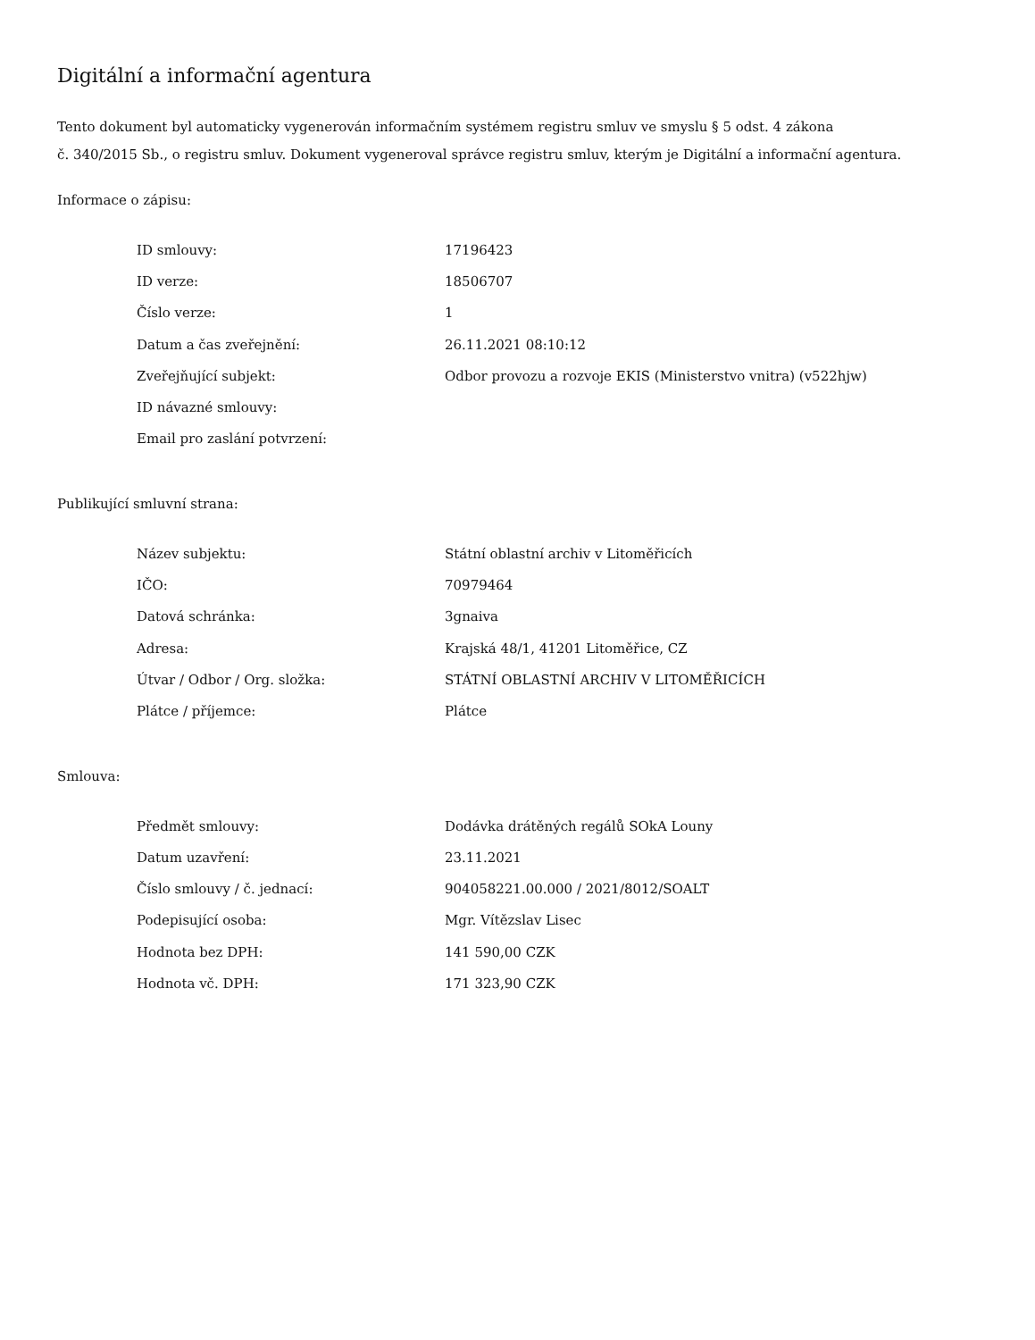Digitální a informační agentura
Tento dokument byl automaticky vygenerován informačním systémem registru smluv ve smyslu § 5 odst. 4 zákona
č. 340/2015 Sb., o registru smluv. Dokument vygeneroval správce registru smluv, kterým je Digitální a informační agentura.
Informace o zápisu:
| ID smlouvy: | 17196423 |
| ID verze: | 18506707 |
| Číslo verze: | 1 |
| Datum a čas zveřejnění: | 26.11.2021 08:10:12 |
| Zveřejňující subjekt: | Odbor provozu a rozvoje EKIS (Ministerstvo vnitra) (v522hjw) |
| ID návazné smlouvy: | |
| Email pro zaslání potvrzení: | |
Publikující smluvní strana:
| Název subjektu: | Státní oblastní archiv v Litoměřicích |
| IČO: | 70979464 |
| Datová schránka: | 3gnaiva |
| Adresa: | Krajská 48/1, 41201 Litoměřice, CZ |
| Útvar / Odbor / Org. složka: | STÁTNÍ OBLASTNÍ ARCHIV V LITOMĚŘICÍCH |
| Plátce / příjemce: | Plátce |
Smlouva:
| Předmět smlouvy: | Dodávka drátěných regálů SOkA Louny |
| Datum uzavření: | 23.11.2021 |
| Číslo smlouvy / č. jednací: | 904058221.00.000 / 2021/8012/SOALT |
| Podepisující osoba: | Mgr. Vítězslav Lisec |
| Hodnota bez DPH: | 141 590,00 CZK |
| Hodnota vč. DPH: | 171 323,90 CZK |